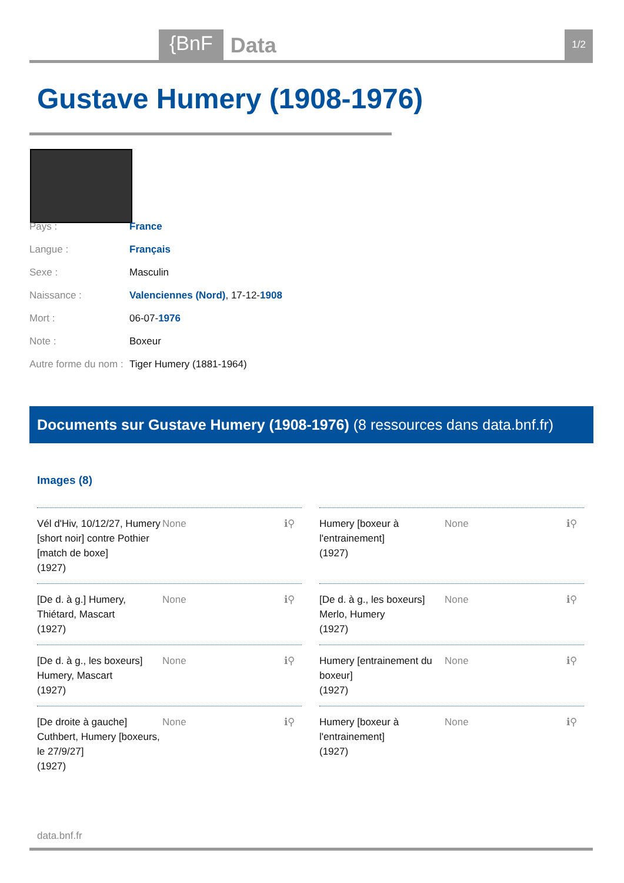{BnF Data 1/2
Gustave Humery (1908-1976)
| Pays : | France |
| Langue : | Français |
| Sexe : | Masculin |
| Naissance : | Valenciennes (Nord) , 17-12- 1908 |
| Mort : | 06-07- 1976 |
| Note : | Boxeur |
| Autre forme du nom : | Tiger Humery (1881-1964) |
Documents sur Gustave Humery (1908-1976) (8 ressources dans data.bnf.fr)
Images (8)
Vél d'Hiv, 10/12/27, Humery [short noir] contre Pothier [match de boxe]
(1927) None ℹ⚲
Humery [boxeur à l'entrainement]
(1927) None ℹ⚲
[De d. à g.] Humery, Thiétard, Mascart
(1927) None ℹ⚲
[De d. à g., les boxeurs] Merlo, Humery
(1927) None ℹ⚲
[De d. à g., les boxeurs] Humery, Mascart
(1927) None ℹ⚲
Humery [entrainement du boxeur]
(1927) None ℹ⚲
[De droite à gauche] Cuthbert, Humery [boxeurs, le 27/9/27]
(1927) None ℹ⚲
Humery [boxeur à l'entrainement]
(1927) None ℹ⚲
data.bnf.fr